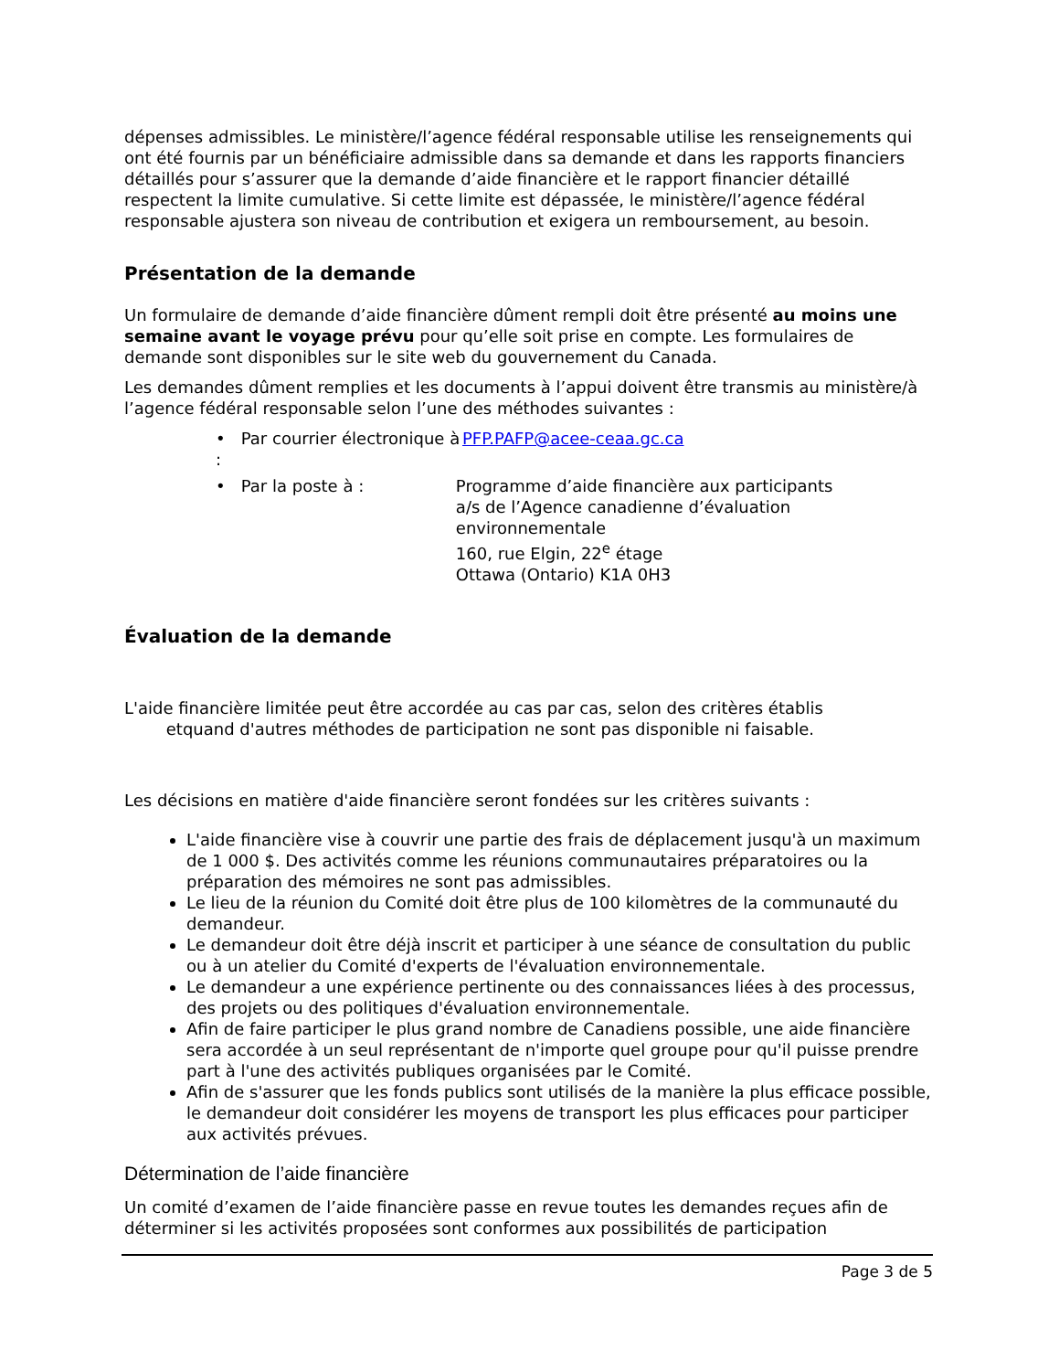dépenses admissibles. Le ministère/l’agence fédéral responsable utilise les renseignements qui ont été fournis par un bénéficiaire admissible dans sa demande et dans les rapports financiers détaillés pour s’assurer que la demande d’aide financière et le rapport financier détaillé respectent la limite cumulative. Si cette limite est dépassée, le ministère/l’agence fédéral responsable ajustera son niveau de contribution et exigera un remboursement, au besoin.
Présentation de la demande
Un formulaire de demande d’aide financière dûment rempli doit être présenté au moins une semaine avant le voyage prévu pour qu’elle soit prise en compte. Les formulaires de demande sont disponibles sur le site web du gouvernement du Canada.
Les demandes dûment remplies et les documents à l’appui doivent être transmis au ministère/à l’agence fédéral responsable selon l’une des méthodes suivantes :
• Par courrier électronique à : PFP.PAFP@acee-ceaa.gc.ca
• Par la poste à : Programme d’aide financière aux participants
a/s de l’Agence canadienne d’évaluation environnementale
160, rue Elgin, 22<sup>e</sup> étage
Ottawa (Ontario) K1A 0H3
Évaluation de la demande
L'aide financière limitée peut être accordée au cas par cas, selon des critères établis
etquand d'autres méthodes de participation ne sont pas disponible ni faisable.
Les décisions en matière d'aide financière seront fondées sur les critères suivants :
L'aide financière vise à couvrir une partie des frais de déplacement jusqu'à un maximum de 1 000 $. Des activités comme les réunions communautaires préparatoires ou la préparation des mémoires ne sont pas admissibles.
Le lieu de la réunion du Comité doit être plus de 100 kilomètres de la communauté du demandeur.
Le demandeur doit être déjà inscrit et participer à une séance de consultation du public ou à un atelier du Comité d'experts de l'évaluation environnementale.
Le demandeur a une expérience pertinente ou des connaissances liées à des processus, des projets ou des politiques d'évaluation environnementale.
Afin de faire participer le plus grand nombre de Canadiens possible, une aide financière sera accordée à un seul représentant de n'importe quel groupe pour qu'il puisse prendre part à l'une des activités publiques organisées par le Comité.
Afin de s'assurer que les fonds publics sont utilisés de la manière la plus efficace possible, le demandeur doit considérer les moyens de transport les plus efficaces pour participer aux activités prévues.
Détermination de l’aide financière
Un comité d’examen de l’aide financière passe en revue toutes les demandes reçues afin de déterminer si les activités proposées sont conformes aux possibilités de participation
Page 3 de 5